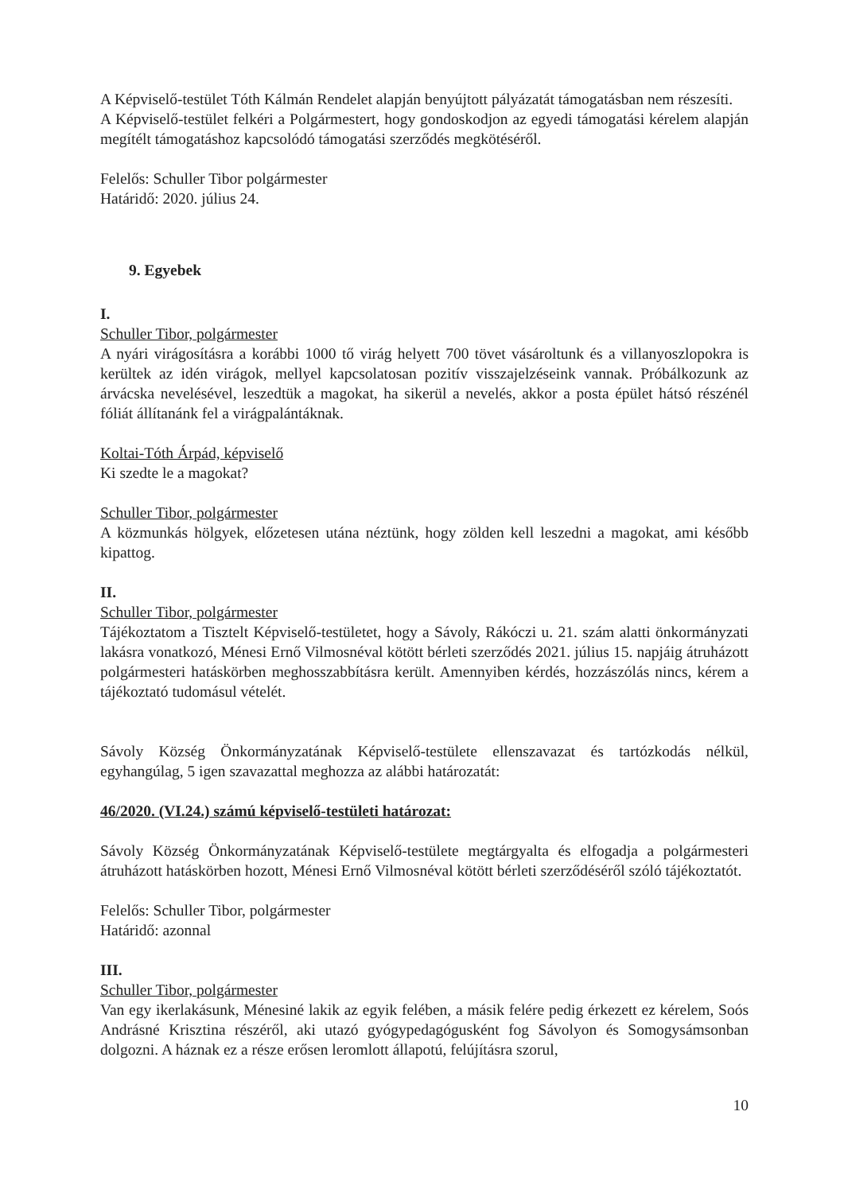A Képviselő-testület Tóth Kálmán Rendelet alapján benyújtott pályázatát támogatásban nem részesíti.
A Képviselő-testület felkéri a Polgármestert, hogy gondoskodjon az egyedi támogatási kérelem alapján megítélt támogatáshoz kapcsolódó támogatási szerződés megkötéséről.
Felelős: Schuller Tibor polgármester
Határidő: 2020. július 24.
9. Egyebek
I.
Schuller Tibor, polgármester
A nyári virágosításra a korábbi 1000 tő virág helyett 700 tövet vásároltunk és a villanyoszlopokra is kerültek az idén virágok, mellyel kapcsolatosan pozitív visszajelzéseink vannak. Próbálkozunk az árvácska nevelésével, leszedtük a magokat, ha sikerül a nevelés, akkor a posta épület hátsó részénél fóliát állítanánk fel a virágpalántáknak.
Koltai-Tóth Árpád, képviselő
Ki szedte le a magokat?
Schuller Tibor, polgármester
A közmunkás hölgyek, előzetesen utána néztünk, hogy zölden kell leszedni a magokat, ami később kipattog.
II.
Schuller Tibor, polgármester
Tájékoztatom a Tisztelt Képviselő-testületet, hogy a Sávoly, Rákóczi u. 21. szám alatti önkormányzati lakásra vonatkozó, Ménesi Ernő Vilmosnéval kötött bérleti szerződés 2021. július 15. napjáig átruházott polgármesteri hatáskörben meghosszabbításra került. Amennyiben kérdés, hozzászólás nincs, kérem a tájékoztató tudomásul vételét.
Sávoly Község Önkormányzatának Képviselő-testülete ellenszavazat és tartózkodás nélkül, egyhangúlag, 5 igen szavazattal meghozza az alábbi határozatát:
46/2020. (VI.24.) számú képviselő-testületi határozat:
Sávoly Község Önkormányzatának Képviselő-testülete megtárgyalta és elfogadja a polgármesteri átruházott hatáskörben hozott, Ménesi Ernő Vilmosnéval kötött bérleti szerződéséről szóló tájékoztatót.
Felelős: Schuller Tibor, polgármester
Határidő: azonnal
III.
Schuller Tibor, polgármester
Van egy ikerlakásunk, Ménesiné lakik az egyik felében, a másik felére pedig érkezett ez kérelem, Soós Andrásné Krisztina részéről, aki utazó gyógypedagógusként fog Sávolyon és Somogysámsonban dolgozni. A háznak ez a része erősen leromlott állapotú, felújításra szorul,
10